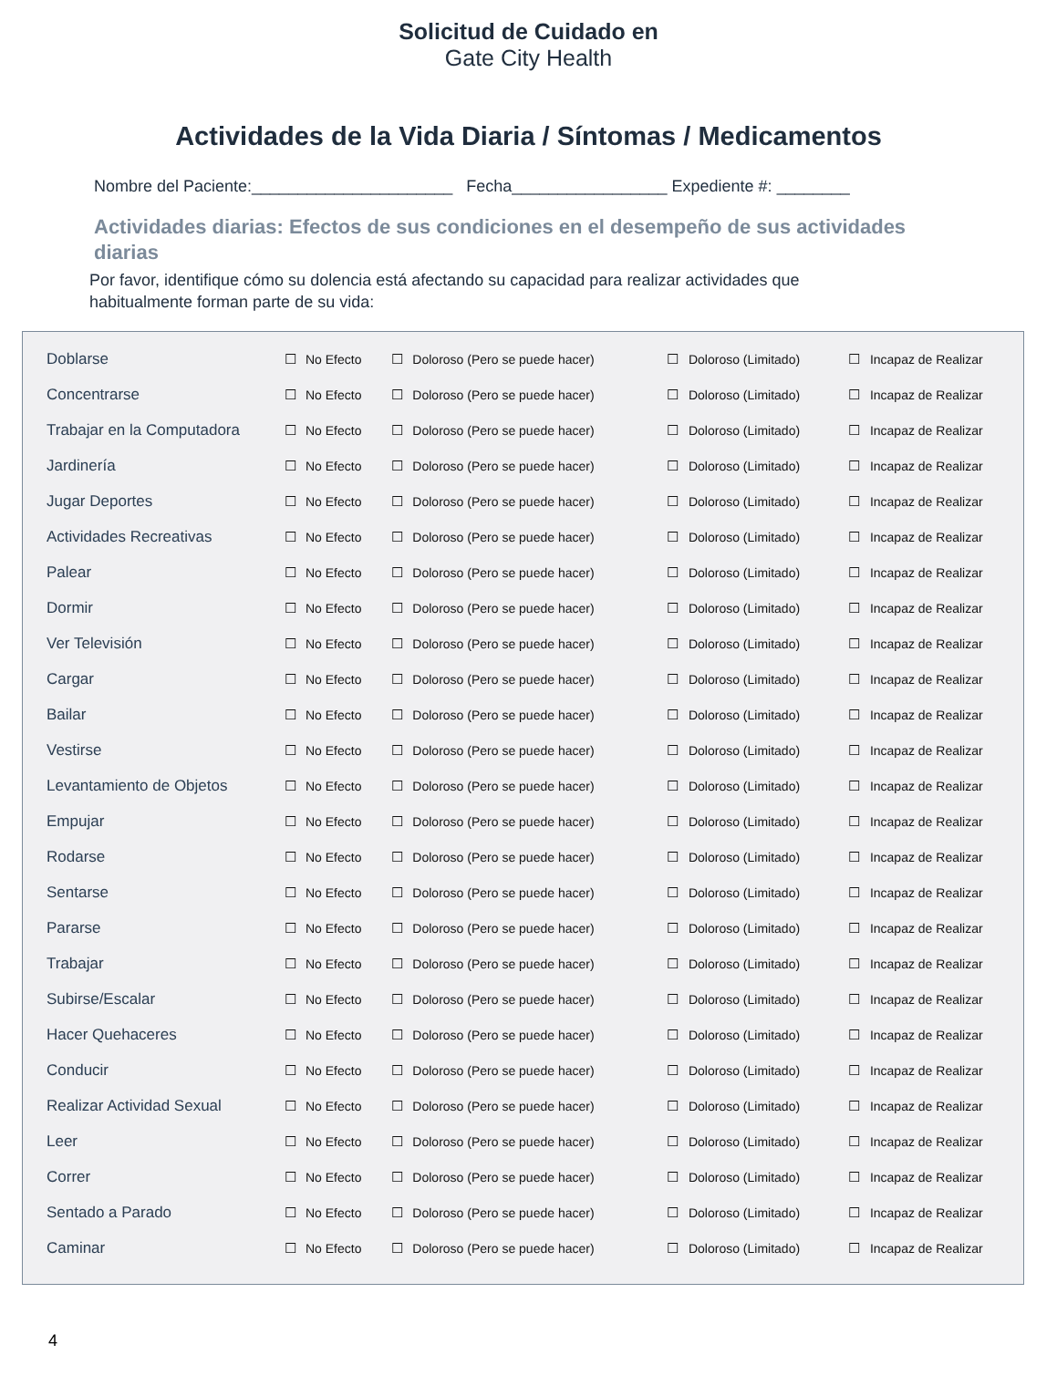Solicitud de Cuidado en
Gate City Health
Actividades de la Vida Diaria / Síntomas / Medicamentos
Nombre del Paciente:______________________ Fecha_________________ Expediente #: ________
Actividades diarias: Efectos de sus condiciones en el desempeño de sus actividades diarias
Por favor, identifique cómo su dolencia está afectando su capacidad para realizar actividades que habitualmente forman parte de su vida:
| Doblarse | ☐ | No Efecto | ☐ | Doloroso (Pero se puede hacer) | ☐ | Doloroso (Limitado) | ☐ | Incapaz de Realizar |
| Concentrarse | ☐ | No Efecto | ☐ | Doloroso (Pero se puede hacer) | ☐ | Doloroso (Limitado) | ☐ | Incapaz de Realizar |
| Trabajar en la Computadora | ☐ | No Efecto | ☐ | Doloroso (Pero se puede hacer) | ☐ | Doloroso (Limitado) | ☐ | Incapaz de Realizar |
| Jardinería | ☐ | No Efecto | ☐ | Doloroso (Pero se puede hacer) | ☐ | Doloroso (Limitado) | ☐ | Incapaz de Realizar |
| Jugar Deportes | ☐ | No Efecto | ☐ | Doloroso (Pero se puede hacer) | ☐ | Doloroso (Limitado) | ☐ | Incapaz de Realizar |
| Actividades Recreativas | ☐ | No Efecto | ☐ | Doloroso (Pero se puede hacer) | ☐ | Doloroso (Limitado) | ☐ | Incapaz de Realizar |
| Palear | ☐ | No Efecto | ☐ | Doloroso (Pero se puede hacer) | ☐ | Doloroso (Limitado) | ☐ | Incapaz de Realizar |
| Dormir | ☐ | No Efecto | ☐ | Doloroso (Pero se puede hacer) | ☐ | Doloroso (Limitado) | ☐ | Incapaz de Realizar |
| Ver Televisión | ☐ | No Efecto | ☐ | Doloroso (Pero se puede hacer) | ☐ | Doloroso (Limitado) | ☐ | Incapaz de Realizar |
| Cargar | ☐ | No Efecto | ☐ | Doloroso (Pero se puede hacer) | ☐ | Doloroso (Limitado) | ☐ | Incapaz de Realizar |
| Bailar | ☐ | No Efecto | ☐ | Doloroso (Pero se puede hacer) | ☐ | Doloroso (Limitado) | ☐ | Incapaz de Realizar |
| Vestirse | ☐ | No Efecto | ☐ | Doloroso (Pero se puede hacer) | ☐ | Doloroso (Limitado) | ☐ | Incapaz de Realizar |
| Levantamiento de Objetos | ☐ | No Efecto | ☐ | Doloroso (Pero se puede hacer) | ☐ | Doloroso (Limitado) | ☐ | Incapaz de Realizar |
| Empujar | ☐ | No Efecto | ☐ | Doloroso (Pero se puede hacer) | ☐ | Doloroso (Limitado) | ☐ | Incapaz de Realizar |
| Rodarse | ☐ | No Efecto | ☐ | Doloroso (Pero se puede hacer) | ☐ | Doloroso (Limitado) | ☐ | Incapaz de Realizar |
| Sentarse | ☐ | No Efecto | ☐ | Doloroso (Pero se puede hacer) | ☐ | Doloroso (Limitado) | ☐ | Incapaz de Realizar |
| Pararse | ☐ | No Efecto | ☐ | Doloroso (Pero se puede hacer) | ☐ | Doloroso (Limitado) | ☐ | Incapaz de Realizar |
| Trabajar | ☐ | No Efecto | ☐ | Doloroso (Pero se puede hacer) | ☐ | Doloroso (Limitado) | ☐ | Incapaz de Realizar |
| Subirse/Escalar | ☐ | No Efecto | ☐ | Doloroso (Pero se puede hacer) | ☐ | Doloroso (Limitado) | ☐ | Incapaz de Realizar |
| Hacer Quehaceres | ☐ | No Efecto | ☐ | Doloroso (Pero se puede hacer) | ☐ | Doloroso (Limitado) | ☐ | Incapaz de Realizar |
| Conducir | ☐ | No Efecto | ☐ | Doloroso (Pero se puede hacer) | ☐ | Doloroso (Limitado) | ☐ | Incapaz de Realizar |
| Realizar Actividad Sexual | ☐ | No Efecto | ☐ | Doloroso (Pero se puede hacer) | ☐ | Doloroso (Limitado) | ☐ | Incapaz de Realizar |
| Leer | ☐ | No Efecto | ☐ | Doloroso (Pero se puede hacer) | ☐ | Doloroso (Limitado) | ☐ | Incapaz de Realizar |
| Correr | ☐ | No Efecto | ☐ | Doloroso (Pero se puede hacer) | ☐ | Doloroso (Limitado) | ☐ | Incapaz de Realizar |
| Sentado a Parado | ☐ | No Efecto | ☐ | Doloroso (Pero se puede hacer) | ☐ | Doloroso (Limitado) | ☐ | Incapaz de Realizar |
| Caminar | ☐ | No Efecto | ☐ | Doloroso (Pero se puede hacer) | ☐ | Doloroso (Limitado) | ☐ | Incapaz de Realizar |
4